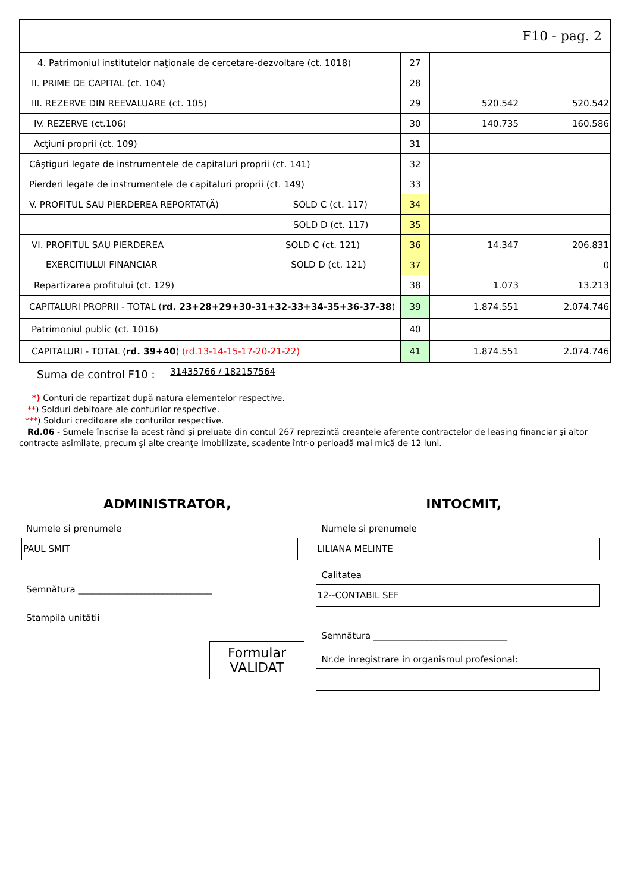| F10 - pag. 2 | | | |
| 4. Patrimoniul institutelor naţionale de cercetare-dezvoltare (ct. 1018) | 27 | | |
| II. PRIME DE CAPITAL (ct. 104) | 28 | | |
| III. REZERVE DIN REEVALUARE (ct. 105) | 29 | 520.542 | 520.542 |
| IV. REZERVE (ct.106) | 30 | 140.735 | 160.586 |
| Acţiuni proprii (ct. 109) | 31 | | |
| Câştiguri legate de instrumentele de capitaluri proprii (ct. 141) | 32 | | |
| Pierderi legate de instrumentele de capitaluri proprii (ct. 149) | 33 | | |
| V. PROFITUL SAU PIERDEREA REPORTAT(Ă) SOLD C (ct. 117) | 34 | | |
| SOLD D (ct. 117) | 35 | | |
| VI. PROFITUL SAU PIERDEREA SOLD C (ct. 121) | 36 | 14.347 | 206.831 |
| EXERCITIULUI FINANCIAR SOLD D (ct. 121) | 37 | | 0 |
| Repartizarea profitului (ct. 129) | 38 | 1.073 | 13.213 |
| CAPITALURI PROPRII - TOTAL ( rd. 23+28+29+30-31+32-33+34-35+36-37-38 ) | 39 | 1.874.551 | 2.074.746 |
| Patrimoniul public (ct. 1016) | 40 | | |
| CAPITALURI - TOTAL ( rd. 39+40 ) (rd.13-14-15-17-20-21-22) | 41 | 1.874.551 | 2.074.746 |
Suma de control F10 : 31435766 / 182157564
*) Conturi de repartizat după natura elementelor respective.
**) Solduri debitoare ale conturilor respective.
***) Solduri creditoare ale conturilor respective.
Rd.06 - Sumele înscrise la acest rând şi preluate din contul 267 reprezintă creanţele aferente contractelor de leasing financiar şi altor
contracte asimilate, precum şi alte creanţe imobilizate, scadente într-o perioadă mai mică de 12 luni.
ADMINISTRATOR,
Numele si prenumele
PAUL SMIT
Semnătura ______________________________
Stampila unitătii
Formular
VALIDAT
INTOCMIT,
Numele si prenumele
LILIANA MELINTE
Calitatea
12--CONTABIL SEF
Semnătura ______________________________
Nr.de inregistrare in organismul profesional: